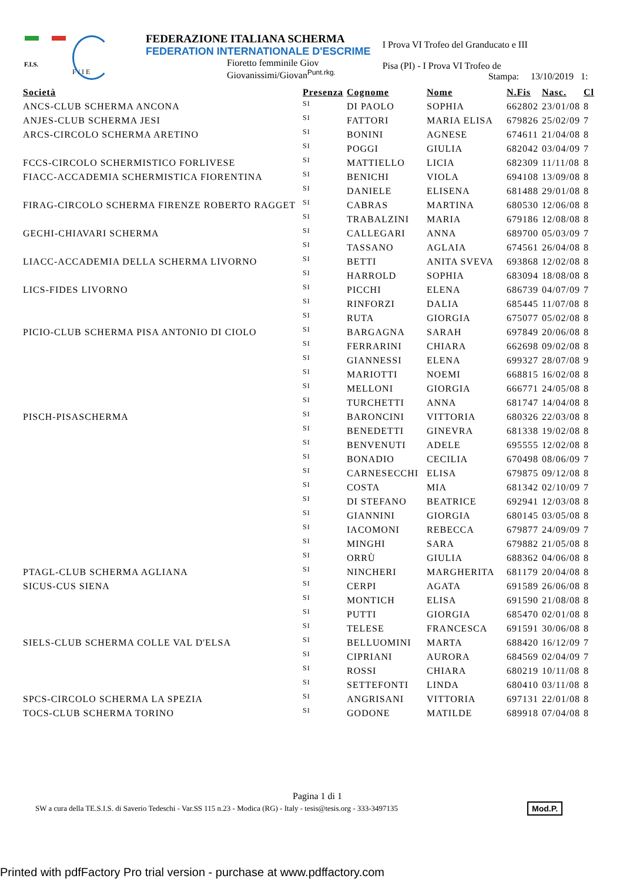F.I.S.
F / I E
FEDERAZIONE ITALIANA SCHERMA
FEDERATION INTERNATIONALE D'ESCRIME
Fioretto femminile Giov
Giovanissimi/Giovan<sup>Punt.rkg.</sup>
I Prova VI Trofeo del Granducato e III
Pisa (PI) - I Prova VI Trofeo de
Stampa: 13/10/2019 1:
| Società | Presenza | Cognome | Nome | N.Fis | Nasc. | Cl |
| --- | --- | --- | --- | --- | --- | --- |
| ANCS-CLUB SCHERMA ANCONA | SI | DI PAOLO | SOPHIA | 662802 | 23/01/08 | 8 |
| ANJES-CLUB SCHERMA JESI | SI | FATTORI | MARIA ELISA | 679826 | 25/02/09 | 7 |
| ARCS-CIRCOLO SCHERMA ARETINO | SI | BONINI | AGNESE | 674611 | 21/04/08 | 8 |
| | SI | POGGI | GIULIA | 682042 | 03/04/09 | 7 |
| FCCS-CIRCOLO SCHERMISTICO FORLIVESE | SI | MATTIELLO | LICIA | 682309 | 11/11/08 | 8 |
| FIACC-ACCADEMIA SCHERMISTICA FIORENTINA | SI | BENICHI | VIOLA | 694108 | 13/09/08 | 8 |
| | SI | DANIELE | ELISENA | 681488 | 29/01/08 | 8 |
| FIRAG-CIRCOLO SCHERMA FIRENZE ROBERTO RAGGET | SI | CABRAS | MARTINA | 680530 | 12/06/08 | 8 |
| | SI | TRABALZINI | MARIA | 679186 | 12/08/08 | 8 |
| GECHI-CHIAVARI SCHERMA | SI | CALLEGARI | ANNA | 689700 | 05/03/09 | 7 |
| | SI | TASSANO | AGLAIA | 674561 | 26/04/08 | 8 |
| LIACC-ACCADEMIA DELLA SCHERMA LIVORNO | SI | BETTI | ANITA SVEVA | 693868 | 12/02/08 | 8 |
| | SI | HARROLD | SOPHIA | 683094 | 18/08/08 | 8 |
| LICS-FIDES LIVORNO | SI | PICCHI | ELENA | 686739 | 04/07/09 | 7 |
| | SI | RINFORZI | DALIA | 685445 | 11/07/08 | 8 |
| | SI | RUTA | GIORGIA | 675077 | 05/02/08 | 8 |
| PICIO-CLUB SCHERMA PISA ANTONIO DI CIOLO | SI | BARGAGNA | SARAH | 697849 | 20/06/08 | 8 |
| | SI | FERRARINI | CHIARA | 662698 | 09/02/08 | 8 |
| | SI | GIANNESSI | ELENA | 699327 | 28/07/08 | 9 |
| | SI | MARIOTTI | NOEMI | 668815 | 16/02/08 | 8 |
| | SI | MELLONI | GIORGIA | 666771 | 24/05/08 | 8 |
| | SI | TURCHETTI | ANNA | 681747 | 14/04/08 | 8 |
| PISCH-PISASCHERMA | SI | BARONCINI | VITTORIA | 680326 | 22/03/08 | 8 |
| | SI | BENEDETTI | GINEVRA | 681338 | 19/02/08 | 8 |
| | SI | BENVENUTI | ADELE | 695555 | 12/02/08 | 8 |
| | SI | BONADIO | CECILIA | 670498 | 08/06/09 | 7 |
| | SI | CARNESECCHI | ELISA | 679875 | 09/12/08 | 8 |
| | SI | COSTA | MIA | 681342 | 02/10/09 | 7 |
| | SI | DI STEFANO | BEATRICE | 692941 | 12/03/08 | 8 |
| | SI | GIANNINI | GIORGIA | 680145 | 03/05/08 | 8 |
| | SI | IACOMONI | REBECCA | 679877 | 24/09/09 | 7 |
| | SI | MINGHI | SARA | 679882 | 21/05/08 | 8 |
| | SI | ORRÙ | GIULIA | 688362 | 04/06/08 | 8 |
| PTAGL-CLUB SCHERMA AGLIANA | SI | NINCHERI | MARGHERITA | 681179 | 20/04/08 | 8 |
| SICUS-CUS SIENA | SI | CERPI | AGATA | 691589 | 26/06/08 | 8 |
| | SI | MONTICH | ELISA | 691590 | 21/08/08 | 8 |
| | SI | PUTTI | GIORGIA | 685470 | 02/01/08 | 8 |
| | SI | TELESE | FRANCESCA | 691591 | 30/06/08 | 8 |
| SIELS-CLUB SCHERMA COLLE VAL D'ELSA | SI | BELLUOMINI | MARTA | 688420 | 16/12/09 | 7 |
| | SI | CIPRIANI | AURORA | 684569 | 02/04/09 | 7 |
| | SI | ROSSI | CHIARA | 680219 | 10/11/08 | 8 |
| | SI | SETTEFONTI | LINDA | 680410 | 03/11/08 | 8 |
| SPCS-CIRCOLO SCHERMA LA SPEZIA | SI | ANGRISANI | VITTORIA | 697131 | 22/01/08 | 8 |
| TOCS-CLUB SCHERMA TORINO | SI | GODONE | MATILDE | 689918 | 07/04/08 | 8 |
Pagina 1 di 1
SW a cura della TE.S.I.S. di Saverio Tedeschi - Var.SS 115 n.23 - Modica (RG) - Italy - tesis@tesis.org - 333-3497135 Mod.P.
Printed with pdfFactory Pro trial version - purchase at www.pdffactory.com